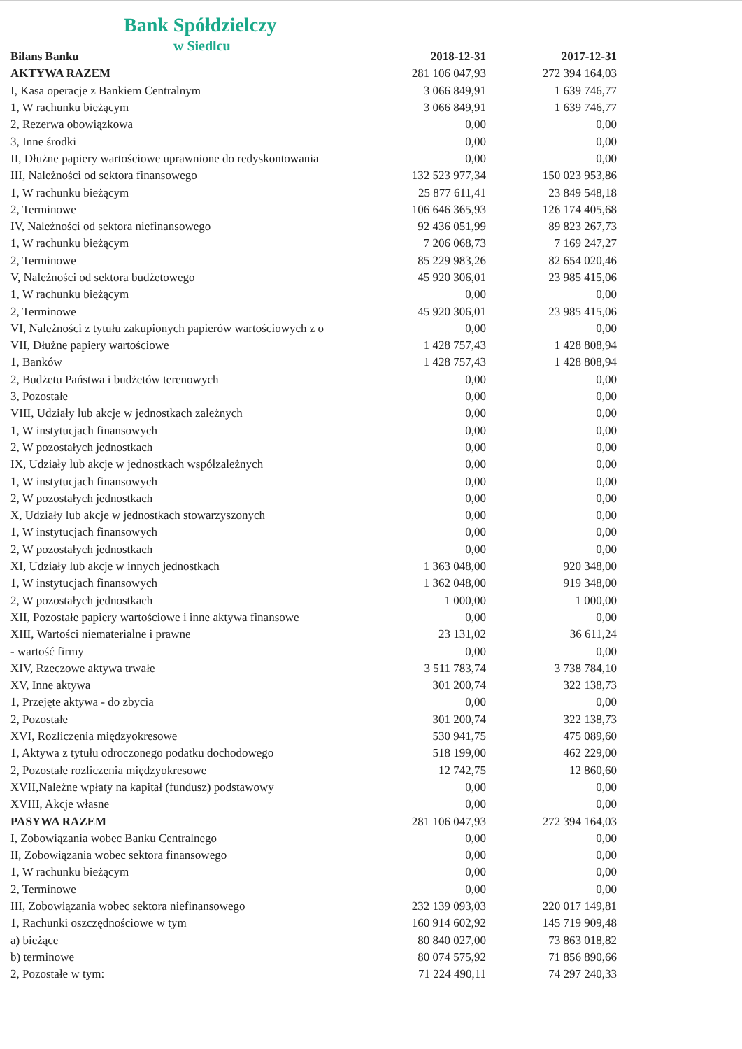Bank Spółdzielczy
w Siedlcu
| Bilans Banku | 2018-12-31 | 2017-12-31 |
| --- | --- | --- |
| AKTYWA RAZEM | 281 106 047,93 | 272 394 164,03 |
| I, Kasa operacje z Bankiem Centralnym | 3 066 849,91 | 1 639 746,77 |
| 1, W rachunku bieżącym | 3 066 849,91 | 1 639 746,77 |
| 2, Rezerwa obowiązkowa | 0,00 | 0,00 |
| 3, Inne środki | 0,00 | 0,00 |
| II, Dłużne papiery wartościowe uprawnione do redyskontowania | 0,00 | 0,00 |
| III, Należności od sektora finansowego | 132 523 977,34 | 150 023 953,86 |
| 1, W rachunku bieżącym | 25 877 611,41 | 23 849 548,18 |
| 2, Terminowe | 106 646 365,93 | 126 174 405,68 |
| IV, Należności od sektora niefinansowego | 92 436 051,99 | 89 823 267,73 |
| 1, W rachunku bieżącym | 7 206 068,73 | 7 169 247,27 |
| 2, Terminowe | 85 229 983,26 | 82 654 020,46 |
| V, Należności od sektora budżetowego | 45 920 306,01 | 23 985 415,06 |
| 1, W rachunku bieżącym | 0,00 | 0,00 |
| 2, Terminowe | 45 920 306,01 | 23 985 415,06 |
| VI, Należności z tytułu zakupionych papierów wartościowych z o | 0,00 | 0,00 |
| VII, Dłużne papiery wartościowe | 1 428 757,43 | 1 428 808,94 |
| 1, Banków | 1 428 757,43 | 1 428 808,94 |
| 2, Budżetu Państwa i budżetów terenowych | 0,00 | 0,00 |
| 3, Pozostałe | 0,00 | 0,00 |
| VIII, Udziały lub akcje w jednostkach zależnych | 0,00 | 0,00 |
| 1, W instytucjach finansowych | 0,00 | 0,00 |
| 2, W pozostałych jednostkach | 0,00 | 0,00 |
| IX, Udziały lub akcje w jednostkach współzależnych | 0,00 | 0,00 |
| 1, W instytucjach finansowych | 0,00 | 0,00 |
| 2, W pozostałych jednostkach | 0,00 | 0,00 |
| X, Udziały lub akcje w jednostkach stowarzyszonych | 0,00 | 0,00 |
| 1, W instytucjach finansowych | 0,00 | 0,00 |
| 2, W pozostałych jednostkach | 0,00 | 0,00 |
| XI, Udziały lub akcje w innych jednostkach | 1 363 048,00 | 920 348,00 |
| 1, W instytucjach finansowych | 1 362 048,00 | 919 348,00 |
| 2, W pozostałych jednostkach | 1 000,00 | 1 000,00 |
| XII, Pozostałe papiery wartościowe i inne aktywa finansowe | 0,00 | 0,00 |
| XIII, Wartości niematerialne i prawne | 23 131,02 | 36 611,24 |
| - wartość firmy | 0,00 | 0,00 |
| XIV, Rzeczowe aktywa trwałe | 3 511 783,74 | 3 738 784,10 |
| XV, Inne aktywa | 301 200,74 | 322 138,73 |
| 1, Przejęte aktywa - do zbycia | 0,00 | 0,00 |
| 2, Pozostałe | 301 200,74 | 322 138,73 |
| XVI, Rozliczenia międzyokresowe | 530 941,75 | 475 089,60 |
| 1, Aktywa z tytułu odroczonego podatku dochodowego | 518 199,00 | 462 229,00 |
| 2, Pozostałe rozliczenia międzyokresowe | 12 742,75 | 12 860,60 |
| XVII,Należne wpłaty na kapitał (fundusz) podstawowy | 0,00 | 0,00 |
| XVIII, Akcje własne | 0,00 | 0,00 |
| PASYWA RAZEM | 281 106 047,93 | 272 394 164,03 |
| I, Zobowiązania wobec Banku Centralnego | 0,00 | 0,00 |
| II, Zobowiązania wobec sektora finansowego | 0,00 | 0,00 |
| 1, W rachunku bieżącym | 0,00 | 0,00 |
| 2, Terminowe | 0,00 | 0,00 |
| III, Zobowiązania wobec sektora niefinansowego | 232 139 093,03 | 220 017 149,81 |
| 1, Rachunki oszczędnościowe w tym | 160 914 602,92 | 145 719 909,48 |
| a) bieżące | 80 840 027,00 | 73 863 018,82 |
| b) terminowe | 80 074 575,92 | 71 856 890,66 |
| 2, Pozostałe w tym: | 71 224 490,11 | 74 297 240,33 |